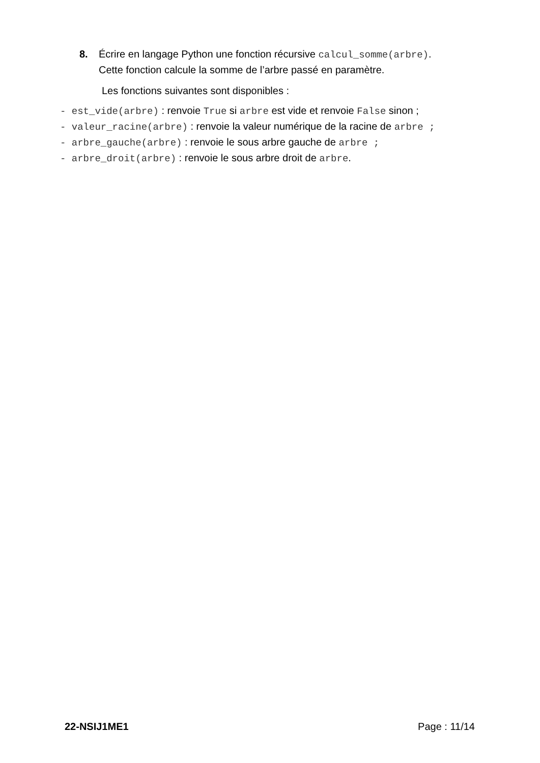8. Écrire en langage Python une fonction récursive calcul_somme(arbre).
Cette fonction calcule la somme de l’arbre passé en paramètre.
Les fonctions suivantes sont disponibles :
- est_vide(arbre) : renvoie True si arbre est vide et renvoie False sinon ;
- valeur_racine(arbre) : renvoie la valeur numérique de la racine de arbre ;
- arbre_gauche(arbre) : renvoie le sous arbre gauche de arbre ;
- arbre_droit(arbre) : renvoie le sous arbre droit de arbre.
22-NSIJ1ME1 Page : 11/14